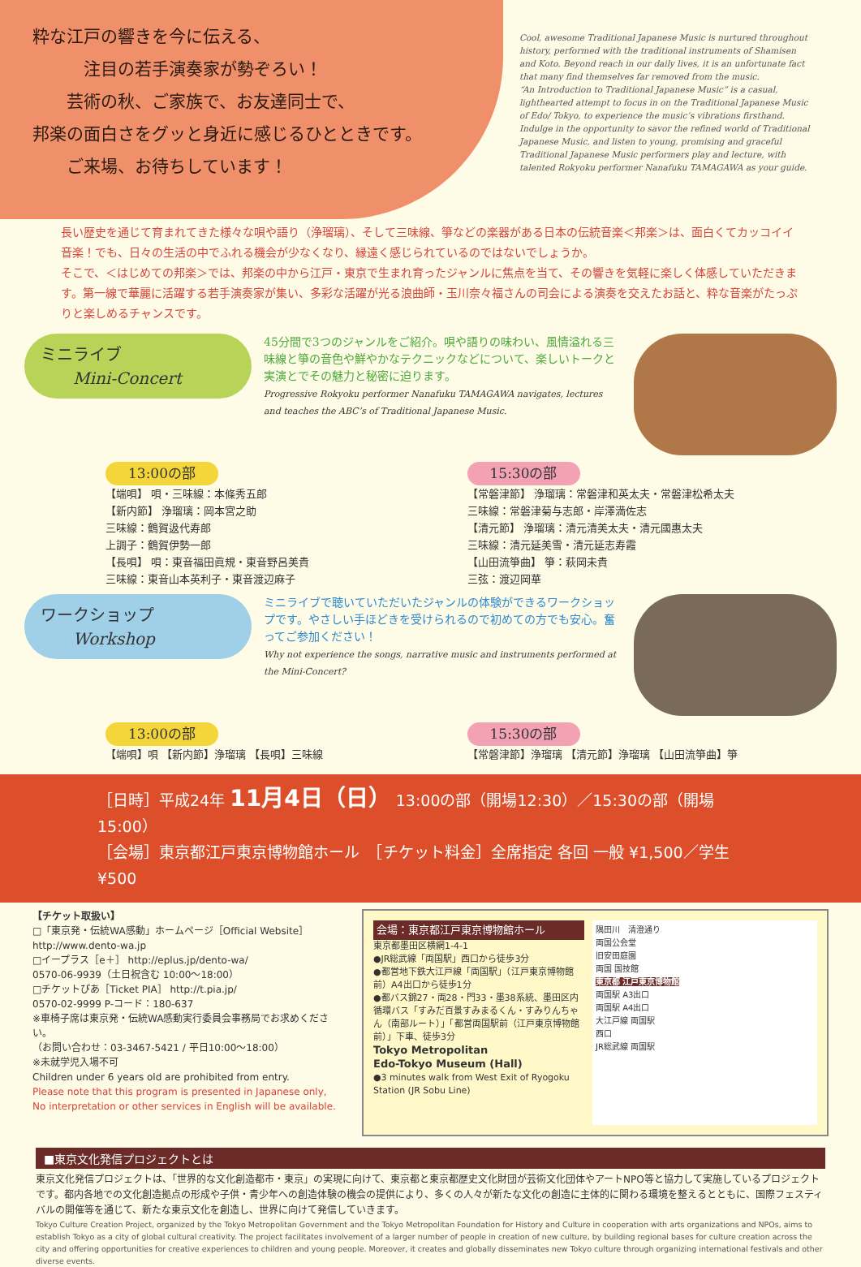粋な江戸の響きを今に伝える、
　　　注目の若手演奏家が勢ぞろい！
　　芸術の秋、ご家族で、お友達同士で、
邦楽の面白さをグッと身近に感じるひとときです。
　　ご来場、お待ちしています！
Cool, awesome Traditional Japanese Music is nurtured throughout history, performed with the traditional instruments of Shamisen and Koto. Beyond reach in our daily lives, it is an unfortunate fact that many find themselves far removed from the music.
“An Introduction to Traditional Japanese Music” is a casual, lighthearted attempt to focus in on the Traditional Japanese Music of Edo/ Tokyo, to experience the music’s vibrations firsthand.
Indulge in the opportunity to savor the refined world of Traditional Japanese Music, and listen to young, promising and graceful Traditional Japanese Music performers play and lecture, with talented Rokyoku performer Nanafuku TAMAGAWA as your guide.
長い歴史を通じて育まれてきた様々な唄や語り（浄瑠璃）、そして三味線、箏などの楽器がある日本の伝統音楽＜邦楽＞は、面白くてカッコイイ音楽！でも、日々の生活の中でふれる機会が少なくなり、縁遠く感じられているのではないでしょうか。
そこで、＜はじめての邦楽＞では、邦楽の中から江戸・東京で生まれ育ったジャンルに焦点を当て、その響きを気軽に楽しく体感していただきます。第一線で華麗に活躍する若手演奏家が集い、多彩な活躍が光る浪曲師・玉川奈々福さんの司会による演奏を交えたお話と、粋な音楽がたっぷりと楽しめるチャンスです。
ミニライブ
　　Mini-Concert
45分間で3つのジャンルをご紹介。唄や語りの味わい、風情溢れる三味線と箏の音色や鮮やかなテクニックなどについて、楽しいトークと実演とでその魅力と秘密に迫ります。
Progressive Rokyoku performer Nanafuku TAMAGAWA navigates, lectures and teaches the ABC’s of Traditional Japanese Music.
13:00の部
【端唄】 唄・三味線：本條秀五郎
【新内節】 浄瑠璃：岡本宮之助
三味線：鶴賀﨤代寿郎
上調子：鶴賀伊勢一郎
【長唄】 唄：東音福田眞規・東音野呂美貴
三味線：東音山本英利子・東音渡辺麻子
15:30の部
【常磐津節】 浄瑠璃：常磐津和英太夫・常磐津松希太夫
三味線：常磐津菊与志郎・岸澤満佐志
【清元節】 浄瑠璃：清元清美太夫・清元國惠太夫
三味線：清元延美雪・清元延志寿霞
【山田流箏曲】 箏：萩岡未貴
三弦：渡辺岡華
ワークショップ
　　Workshop
ミニライブで聴いていただいたジャンルの体験ができるワークショップです。やさしい手ほどきを受けられるので初めての方でも安心。奮ってご参加ください！
Why not experience the songs, narrative music and instruments performed at the Mini-Concert?
13:00の部
【端唄】唄 【新内節】浄瑠璃 【長唄】三味線
15:30の部
【常磐津節】浄瑠璃 【清元節】浄瑠璃 【山田流箏曲】箏
［日時］平成24年 11月4日（日） 13:00の部（開場12:30）／15:30の部（開場15:00）
［会場］東京都江戸東京博物館ホール　［チケット料金］全席指定 各回 一般 ¥1,500／学生 ¥500
【チケット取扱い】
□「東京発・伝統WA感動」ホームページ［Official Website］
http://www.dento-wa.jp
□イープラス［e＋］ http://eplus.jp/dento-wa/
0570-06-9939（土日祝含む 10:00～18:00）
□チケットぴあ［Ticket PIA］ http://t.pia.jp/
0570-02-9999 P-コード：180-637
※車椅子席は東京発・伝統WA感動実行委員会事務局でお求めください。
（お問い合わせ：03-3467-5421 / 平日10:00～18:00）
※未就学児入場不可
Children under 6 years old are prohibited from entry.
Please note that this program is presented in Japanese only,
No interpretation or other services in English will be available.
会場：東京都江戸東京博物館ホール
東京都墨田区横網1-4-1
●JR総武線「両国駅」西口から徒歩3分
●都営地下鉄大江戸線「両国駅」（江戸東京博物館前）A4出口から徒歩1分
●都バス錦27・両28・門33・墨38系統、墨田区内循環バス「すみだ百景すみまるくん・すみりんちゃん（南部ルート）」「都営両国駅前（江戸東京博物館前）」下車、徒歩3分
Tokyo Metropolitan
Edo-Tokyo Museum (Hall)
●3 minutes walk from West Exit of Ryogoku Station (JR Sobu Line)
隅田川　清澄通り
両国公会堂
旧安田庭園
両国 国技館
東京都 江戸東京博物館
両国駅 A3出口
両国駅 A4出口
大江戸線 両国駅
西口
JR総武線 両国駅
■東京文化発信プロジェクトとは
東京文化発信プロジェクトは、「世界的な文化創造都市・東京」の実現に向けて、東京都と東京都歴史文化財団が芸術文化団体やアートNPO等と協力して実施しているプロジェクトです。都内各地での文化創造拠点の形成や子供・青少年への創造体験の機会の提供により、多くの人々が新たな文化の創造に主体的に関わる環境を整えるとともに、国際フェスティバルの開催等を通じて、新たな東京文化を創造し、世界に向けて発信していきます。
Tokyo Culture Creation Project, organized by the Tokyo Metropolitan Government and the Tokyo Metropolitan Foundation for History and Culture in cooperation with arts organizations and NPOs, aims to establish Tokyo as a city of global cultural creativity. The project facilitates involvement of a larger number of people in creation of new culture, by building regional bases for culture creation across the city and offering opportunities for creative experiences to children and young people. Moreover, it creates and globally disseminates new Tokyo culture through organizing international festivals and other diverse events.